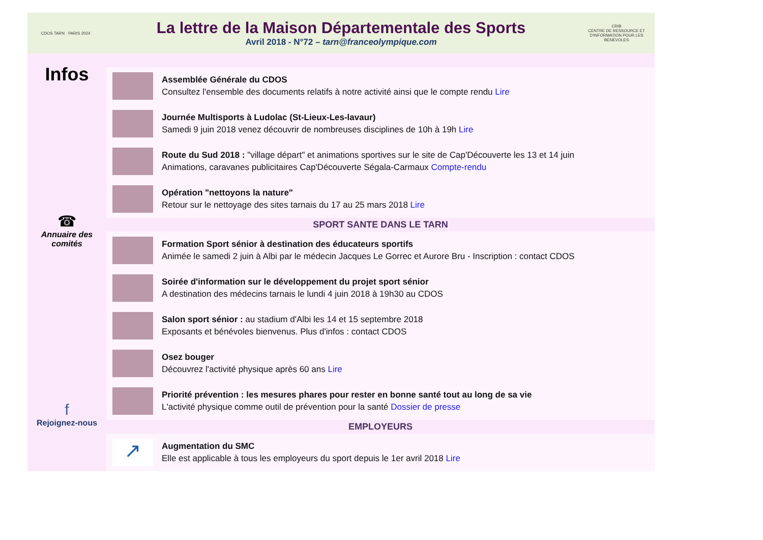CDOS TARN · PARIS 2024
La lettre de la Maison Départementale des Sports
Avril 2018 - N°72 – tarn@franceolympique.com
CRIB
CENTRE DE RESSOURCE ET D'INFORMATION POUR LES BÉNÉVOLES
Infos
☎
Annuaire des comités
f
Rejoignez-nous
Assemblée Générale du CDOS
Consultez l'ensemble des documents relatifs à notre activité ainsi que le compte rendu Lire
Journée Multisports à Ludolac (St-Lieux-Les-lavaur)
Samedi 9 juin 2018 venez découvrir de nombreuses disciplines de 10h à 19h Lire
Route du Sud 2018 : "village départ" et animations sportives sur le site de Cap'Découverte les 13 et 14 juin
Animations, caravanes publicitaires Cap'Découverte Ségala-Carmaux Compte-rendu
Opération "nettoyons la nature"
Retour sur le nettoyage des sites tarnais du 17 au 25 mars 2018 Lire
SPORT SANTE DANS LE TARN
Formation Sport sénior à destination des éducateurs sportifs
Animée le samedi 2 juin à Albi par le médecin Jacques Le Gorrec et Aurore Bru - Inscription : contact CDOS
Soirée d'information sur le développement du projet sport sénior
A destination des médecins tarnais le lundi 4 juin 2018 à 19h30 au CDOS
Salon sport sénior : au stadium d'Albi les 14 et 15 septembre 2018
Exposants et bénévoles bienvenus. Plus d'infos : contact CDOS
Osez bouger
Découvrez l'activité physique après 60 ans Lire
Priorité prévention : les mesures phares pour rester en bonne santé tout au long de sa vie
L'activité physique comme outil de prévention pour la santé Dossier de presse
EMPLOYEURS
↗
Augmentation du SMC
Elle est applicable à tous les employeurs du sport depuis le 1er avril 2018 Lire